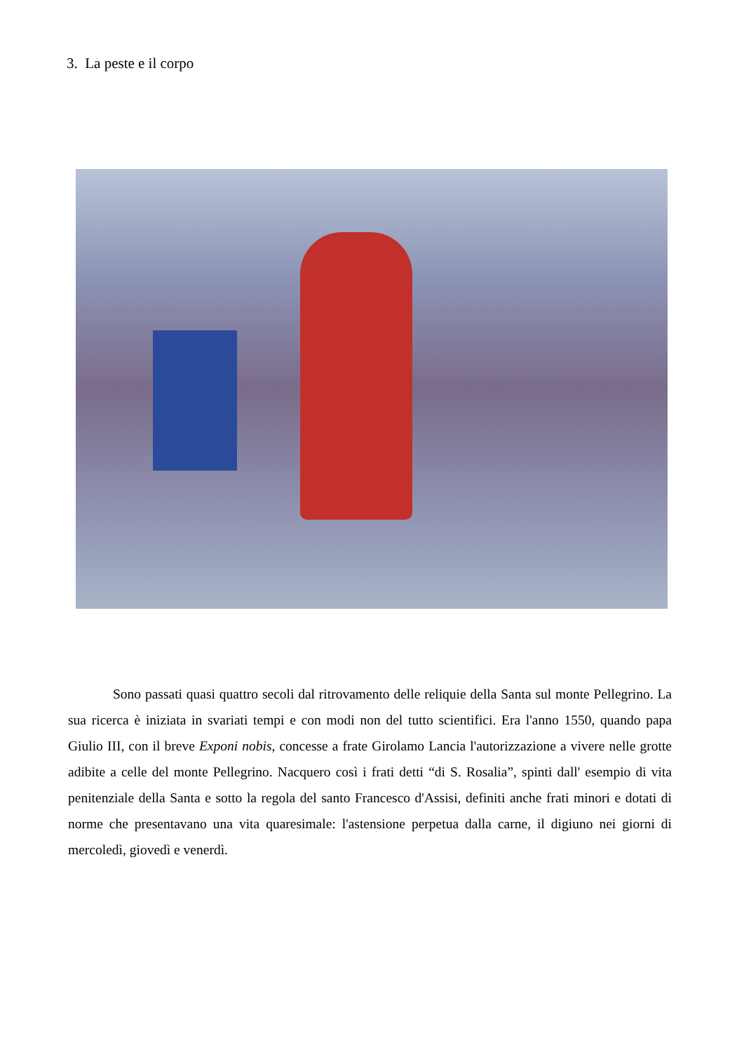3. La peste e il corpo
Sono passati quasi quattro secoli dal ritrovamento delle reliquie della Santa sul monte Pellegrino. La sua ricerca è iniziata in svariati tempi e con modi non del tutto scientifici. Era l'anno 1550, quando papa Giulio III, con il breve Exponi nobis, concesse a frate Girolamo Lancia l'autorizzazione a vivere nelle grotte adibite a celle del monte Pellegrino. Nacquero così i frati detti “di S. Rosalia”, spinti dall' esempio di vita penitenziale della Santa e sotto la regola del santo Francesco d'Assisi, definiti anche frati minori e dotati di norme che presentavano una vita quaresimale: l'astensione perpetua dalla carne, il digiuno nei giorni di mercoledì, giovedì e venerdì.